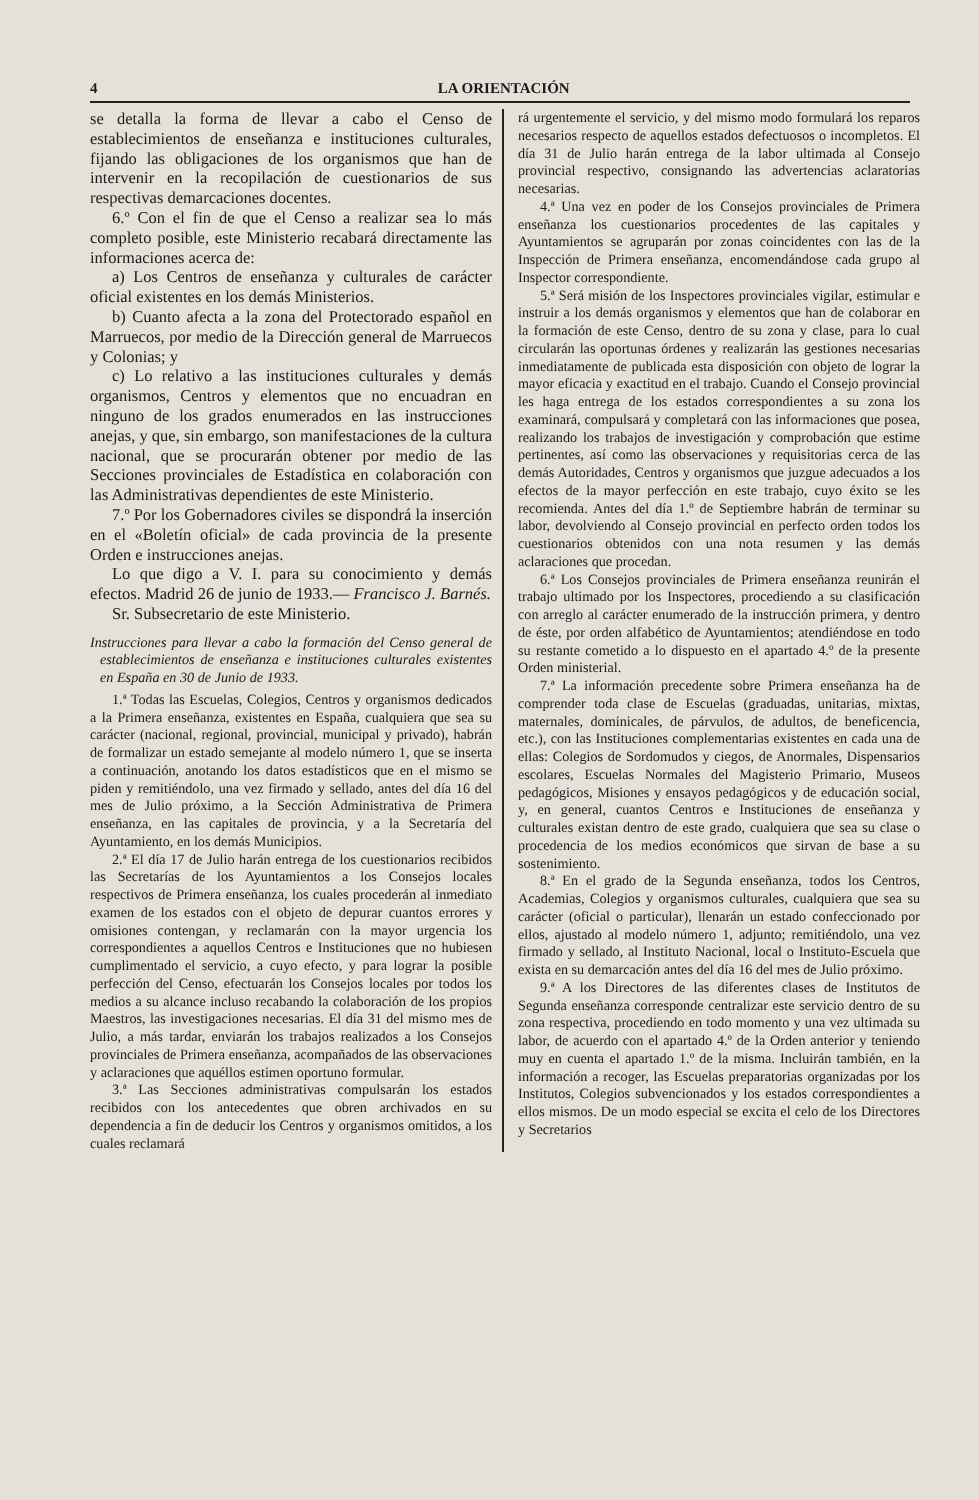4 LA ORIENTACIÓN
se detalla la forma de llevar a cabo el Censo de establecimientos de enseñanza e instituciones culturales, fijando las obligaciones de los organismos que han de intervenir en la recopilación de cuestionarios de sus respectivas demarcaciones docentes.
6.º Con el fin de que el Censo a realizar sea lo más completo posible, este Ministerio recabará directamente las informaciones acerca de:
a) Los Centros de enseñanza y culturales de carácter oficial existentes en los demás Ministerios.
b) Cuanto afecta a la zona del Protectorado español en Marruecos, por medio de la Dirección general de Marruecos y Colonias; y
c) Lo relativo a las instituciones culturales y demás organismos, Centros y elementos que no encuadran en ninguno de los grados enumerados en las instrucciones anejas, y que, sin embargo, son manifestaciones de la cultura nacional, que se procurarán obtener por medio de las Secciones provinciales de Estadística en colaboración con las Administrativas dependientes de este Ministerio.
7.º Por los Gobernadores civiles se dispondrá la inserción en el «Boletín oficial» de cada provincia de la presente Orden e instrucciones anejas.
Lo que digo a V. I. para su conocimiento y demás efectos. Madrid 26 de junio de 1933.— Francisco J. Barnés.
Sr. Subsecretario de este Ministerio.
Instrucciones para llevar a cabo la formación del Censo general de establecimientos de enseñanza e instituciones culturales existentes en España en 30 de Junio de 1933.
1.ª Todas las Escuelas, Colegios, Centros y organismos dedicados a la Primera enseñanza, existentes en España, cualquiera que sea su carácter (nacional, regional, provincial, municipal y privado), habrán de formalizar un estado semejante al modelo número 1, que se inserta a continuación, anotando los datos estadísticos que en el mismo se piden y remitiéndolo, una vez firmado y sellado, antes del día 16 del mes de Julio próximo, a la Sección Administrativa de Primera enseñanza, en las capitales de provincia, y a la Secretaría del Ayuntamiento, en los demás Municipios.
2.ª El día 17 de Julio harán entrega de los cuestionarios recibidos las Secretarías de los Ayuntamientos a los Consejos locales respectivos de Primera enseñanza, los cuales procederán al inmediato examen de los estados con el objeto de depurar cuantos errores y omisiones contengan, y reclamarán con la mayor urgencia los correspondientes a aquellos Centros e Instituciones que no hubiesen cumplimentado el servicio, a cuyo efecto, y para lograr la posible perfección del Censo, efectuarán los Consejos locales por todos los medios a su alcance incluso recabando la colaboración de los propios Maestros, las investigaciones necesarias. El día 31 del mismo mes de Julio, a más tardar, enviarán los trabajos realizados a los Consejos provinciales de Primera enseñanza, acompañados de las observaciones y aclaraciones que aquéllos estimen oportuno formular.
3.ª Las Secciones administrativas compulsarán los estados recibidos con los antecedentes que obren archivados en su dependencia a fin de deducir los Centros y organismos omitidos, a los cuales reclamará
rá urgentemente el servicio, y del mismo modo formulará los reparos necesarios respecto de aquellos estados defectuosos o incompletos. El día 31 de Julio harán entrega de la labor ultimada al Consejo provincial respectivo, consignando las advertencias aclaratorias necesarias.
4.ª Una vez en poder de los Consejos provinciales de Primera enseñanza los cuestionarios procedentes de las capitales y Ayuntamientos se agruparán por zonas coincidentes con las de la Inspección de Primera enseñanza, encomendándose cada grupo al Inspector correspondiente.
5.ª Será misión de los Inspectores provinciales vigilar, estimular e instruir a los demás organismos y elementos que han de colaborar en la formación de este Censo, dentro de su zona y clase, para lo cual circularán las oportunas órdenes y realizarán las gestiones necesarias inmediatamente de publicada esta disposición con objeto de lograr la mayor eficacia y exactitud en el trabajo. Cuando el Consejo provincial les haga entrega de los estados correspondientes a su zona los examinará, compulsará y completará con las informaciones que posea, realizando los trabajos de investigación y comprobación que estime pertinentes, así como las observaciones y requisitorias cerca de las demás Autoridades, Centros y organismos que juzgue adecuados a los efectos de la mayor perfección en este trabajo, cuyo éxito se les recomienda. Antes del día 1.º de Septiembre habrán de terminar su labor, devolviendo al Consejo provincial en perfecto orden todos los cuestionarios obtenidos con una nota resumen y las demás aclaraciones que procedan.
6.ª Los Consejos provinciales de Primera enseñanza reunirán el trabajo ultimado por los Inspectores, procediendo a su clasificación con arreglo al carácter enumerado de la instrucción primera, y dentro de éste, por orden alfabético de Ayuntamientos; atendiéndose en todo su restante cometido a lo dispuesto en el apartado 4.º de la presente Orden ministerial.
7.ª La información precedente sobre Primera enseñanza ha de comprender toda clase de Escuelas (graduadas, unitarias, mixtas, maternales, dominicales, de párvulos, de adultos, de beneficencia, etc.), con las Instituciones complementarias existentes en cada una de ellas: Colegios de Sordomudos y ciegos, de Anormales, Dispensarios escolares, Escuelas Normales del Magisterio Primario, Museos pedagógicos, Misiones y ensayos pedagógicos y de educación social, y, en general, cuantos Centros e Instituciones de enseñanza y culturales existan dentro de este grado, cualquiera que sea su clase o procedencia de los medios económicos que sirvan de base a su sostenimiento.
8.ª En el grado de la Segunda enseñanza, todos los Centros, Academias, Colegios y organismos culturales, cualquiera que sea su carácter (oficial o particular), llenarán un estado confeccionado por ellos, ajustado al modelo número 1, adjunto; remitiéndolo, una vez firmado y sellado, al Instituto Nacional, local o Instituto-Escuela que exista en su demarcación antes del día 16 del mes de Julio próximo.
9.ª A los Directores de las diferentes clases de Institutos de Segunda enseñanza corresponde centralizar este servicio dentro de su zona respectiva, procediendo en todo momento y una vez ultimada su labor, de acuerdo con el apartado 4.º de la Orden anterior y teniendo muy en cuenta el apartado 1.º de la misma. Incluirán también, en la información a recoger, las Escuelas preparatorias organizadas por los Institutos, Colegios subvencionados y los estados correspondientes a ellos mismos. De un modo especial se excita el celo de los Directores y Secretarios